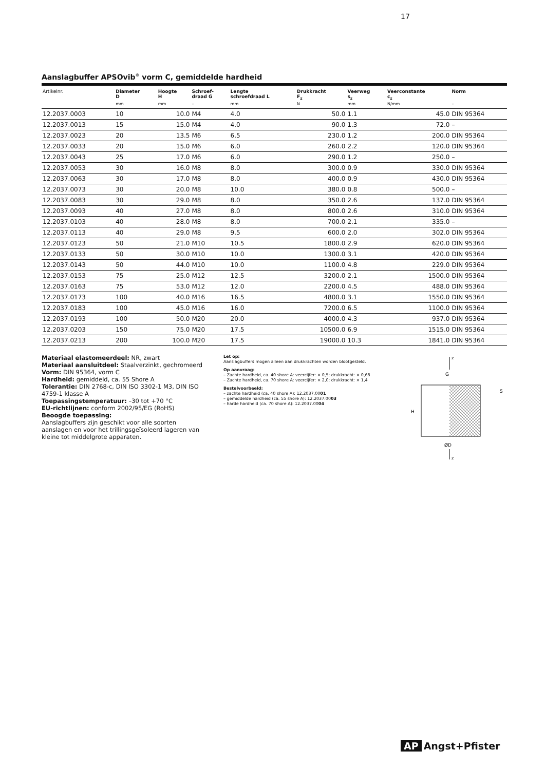17
Aanslagbuffer APSOvib<sup>®</sup> vorm C, gemiddelde hardheid
| Artikelnr. | Diameter D | Hoogte H | Schroef- draad G | Lengte schroefdraad L | Drukkracht F<sub>z</sub> | Veerweg s<sub>z</sub> | Veerconstante c<sub>z</sub> | Norm |
| --- | --- | --- | --- | --- | --- | --- | --- | --- |
| | mm | mm | – | mm | N | mm | N/mm | – |
| 12.2037.0003 | 10 | 10.0 | M4 | 4.0 | 50.0 | 1.1 | 45.0 | DIN 95364 |
| 12.2037.0013 | 15 | 15.0 | M4 | 4.0 | 90.0 | 1.3 | 72.0 | – |
| 12.2037.0023 | 20 | 13.5 | M6 | 6.5 | 230.0 | 1.2 | 200.0 | DIN 95364 |
| 12.2037.0033 | 20 | 15.0 | M6 | 6.0 | 260.0 | 2.2 | 120.0 | DIN 95364 |
| 12.2037.0043 | 25 | 17.0 | M6 | 6.0 | 290.0 | 1.2 | 250.0 | – |
| 12.2037.0053 | 30 | 16.0 | M8 | 8.0 | 300.0 | 0.9 | 330.0 | DIN 95364 |
| 12.2037.0063 | 30 | 17.0 | M8 | 8.0 | 400.0 | 0.9 | 430.0 | DIN 95364 |
| 12.2037.0073 | 30 | 20.0 | M8 | 10.0 | 380.0 | 0.8 | 500.0 | – |
| 12.2037.0083 | 30 | 29.0 | M8 | 8.0 | 350.0 | 2.6 | 137.0 | DIN 95364 |
| 12.2037.0093 | 40 | 27.0 | M8 | 8.0 | 800.0 | 2.6 | 310.0 | DIN 95364 |
| 12.2037.0103 | 40 | 28.0 | M8 | 8.0 | 700.0 | 2.1 | 335.0 | – |
| 12.2037.0113 | 40 | 29.0 | M8 | 9.5 | 600.0 | 2.0 | 302.0 | DIN 95364 |
| 12.2037.0123 | 50 | 21.0 | M10 | 10.5 | 1800.0 | 2.9 | 620.0 | DIN 95364 |
| 12.2037.0133 | 50 | 30.0 | M10 | 10.0 | 1300.0 | 3.1 | 420.0 | DIN 95364 |
| 12.2037.0143 | 50 | 44.0 | M10 | 10.0 | 1100.0 | 4.8 | 229.0 | DIN 95364 |
| 12.2037.0153 | 75 | 25.0 | M12 | 12.5 | 3200.0 | 2.1 | 1500.0 | DIN 95364 |
| 12.2037.0163 | 75 | 53.0 | M12 | 12.0 | 2200.0 | 4.5 | 488.0 | DIN 95364 |
| 12.2037.0173 | 100 | 40.0 | M16 | 16.5 | 4800.0 | 3.1 | 1550.0 | DIN 95364 |
| 12.2037.0183 | 100 | 45.0 | M16 | 16.0 | 7200.0 | 6.5 | 1100.0 | DIN 95364 |
| 12.2037.0193 | 100 | 50.0 | M20 | 20.0 | 4000.0 | 4.3 | 937.0 | DIN 95364 |
| 12.2037.0203 | 150 | 75.0 | M20 | 17.5 | 10500.0 | 6.9 | 1515.0 | DIN 95364 |
| 12.2037.0213 | 200 | 100.0 | M20 | 17.5 | 19000.0 | 10.3 | 1841.0 | DIN 95364 |
Materiaal elastomeerdeel: NR, zwart
Materiaal aansluitdeel: Staalverzinkt, gechromeerd
Vorm: DIN 95364, vorm C
Hardheid: gemiddeld, ca. 55 Shore A
Tolerantie: DIN 2768-c, DIN ISO 3302-1 M3, DIN ISO 4759-1 klasse A
Toepassingstemperatuur: –30 tot +70 °C
EU-richtlijnen: conform 2002/95/EG (RoHS)
Beoogde toepassing:
Aanslagbuffers zijn geschikt voor alle soorten aanslagen en voor het trillingsgeïsoleerd lageren van kleine tot middelgrote apparaten.
Let op:
Aanslagbuffers mogen alleen aan drukkrachten worden blootgesteld.
Op aanvraag:
– Zachte hardheid, ca. 40 shore A: veercijfer: × 0,5; drukkracht: × 0,68
– Zachte hardheid, ca. 70 shore A: veercijfer: × 2,0; drukkracht: × 1,4
Bestelvoorbeeld:
– zachte hardheid (ca. 40 shore A): 12.2037.0001
– gemiddelde hardheid (ca. 55 shore A): 12.2037.0003
– harde hardheid (ca. 70 shore A): 12.2037.0004
z
G
H
S
ØD
z
AP Angst+Pfister